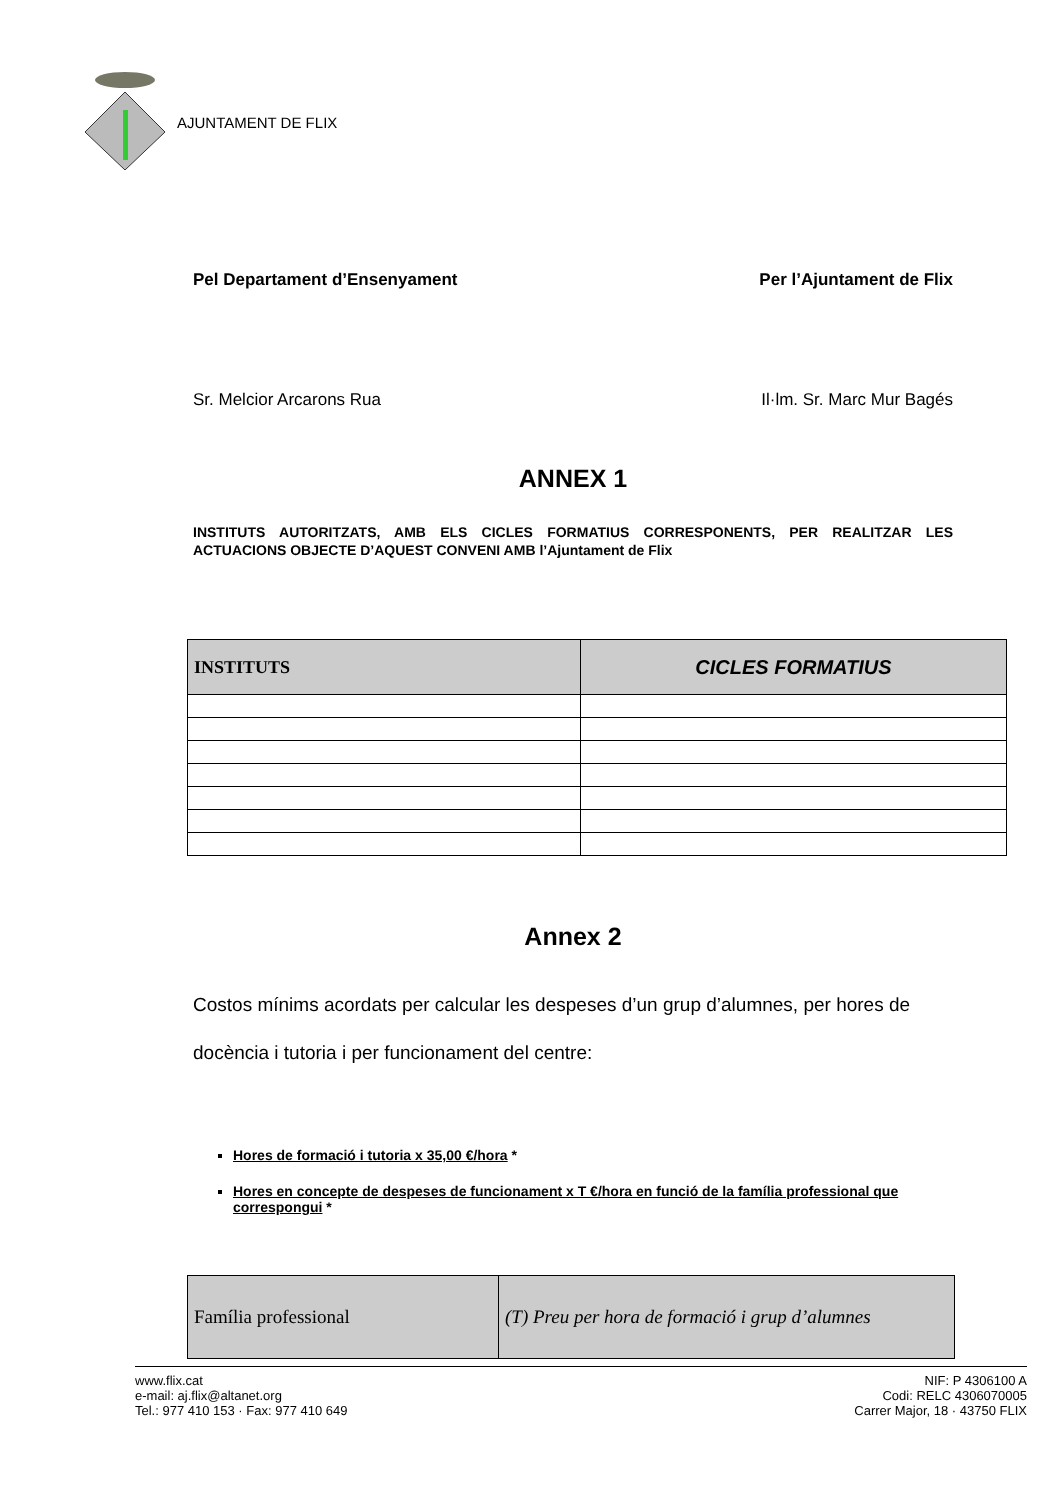AJUNTAMENT DE FLIX
Pel Departament d’Ensenyament Per l’Ajuntament de Flix
Sr. Melcior Arcarons Rua Il·lm. Sr. Marc Mur Bagés
ANNEX 1
INSTITUTS AUTORITZATS, AMB ELS CICLES FORMATIUS CORRESPONENTS, PER REALITZAR LES ACTUACIONS OBJECTE D’AQUEST CONVENI AMB l’Ajuntament de Flix
| INSTITUTS | CICLES FORMATIUS |
Annex 2
Costos mínims acordats per calcular les despeses d’un grup d’alumnes, per hores de docència i tutoria i per funcionament del centre:
Hores de formació i tutoria x 35,00 €/hora *
Hores en concepte de despeses de funcionament x T €/hora en funció de la família professional que correspongui *
| Família professional | (T) Preu per hora de formació i grup d’alumnes |
www.flix.cat
e-mail: aj.flix@altanet.org
Tel.: 977 410 153 · Fax: 977 410 649
NIF: P 4306100 A
Codi: RELC 4306070005
Carrer Major, 18 · 43750 FLIX